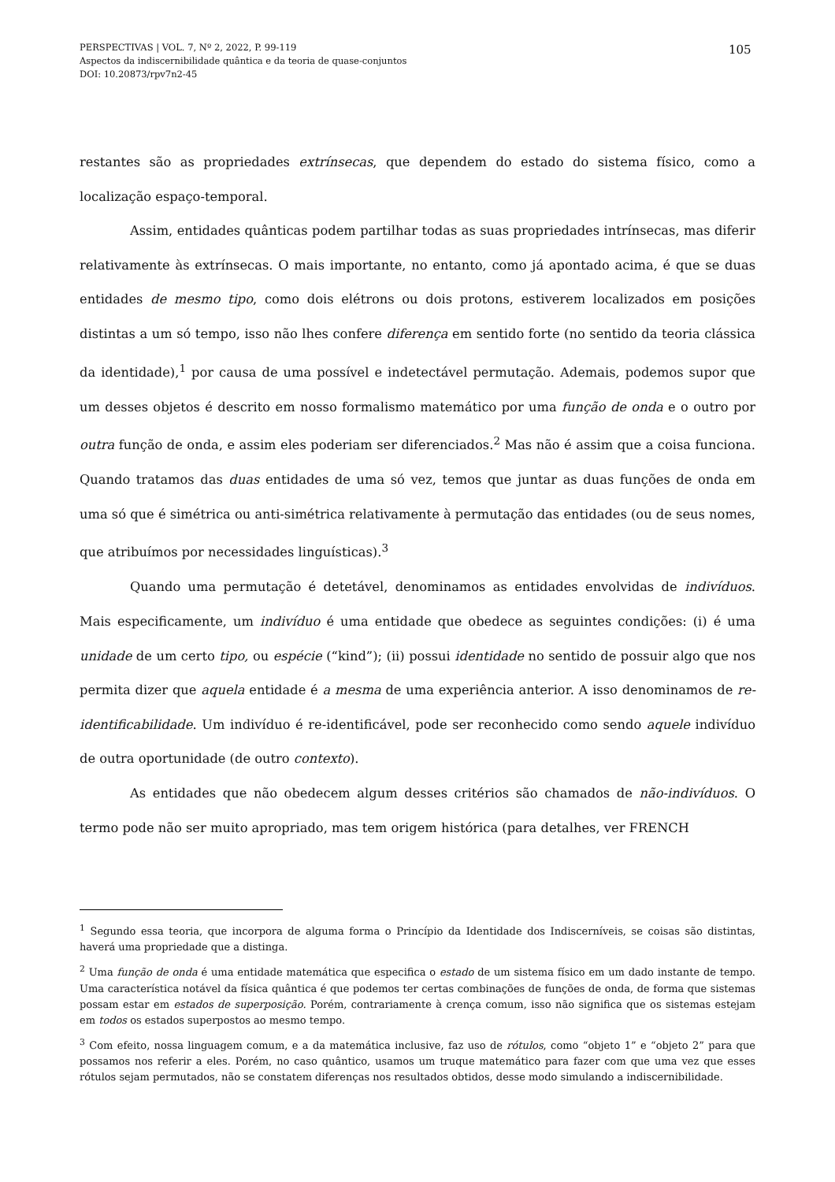PERSPECTIVAS | VOL. 7, Nº 2, 2022, P. 99-119
Aspectos da indiscernibilidade quântica e da teoria de quase-conjuntos
DOI: 10.20873/rpv7n2-45
105
restantes são as propriedades extrínsecas, que dependem do estado do sistema físico, como a localização espaço-temporal.
Assim, entidades quânticas podem partilhar todas as suas propriedades intrínsecas, mas diferir relativamente às extrínsecas. O mais importante, no entanto, como já apontado acima, é que se duas entidades de mesmo tipo, como dois elétrons ou dois protons, estiverem localizados em posições distintas a um só tempo, isso não lhes confere diferença em sentido forte (no sentido da teoria clássica da identidade),<sup>1</sup> por causa de uma possível e indetectável permutação. Ademais, podemos supor que um desses objetos é descrito em nosso formalismo matemático por uma função de onda e o outro por outra função de onda, e assim eles poderiam ser diferenciados.<sup>2</sup> Mas não é assim que a coisa funciona. Quando tratamos das duas entidades de uma só vez, temos que juntar as duas funções de onda em uma só que é simétrica ou anti-simétrica relativamente à permutação das entidades (ou de seus nomes, que atribuímos por necessidades linguísticas).<sup>3</sup>
Quando uma permutação é detetável, denominamos as entidades envolvidas de indivíduos. Mais especificamente, um indivíduo é uma entidade que obedece as seguintes condições: (i) é uma unidade de um certo tipo, ou espécie (“kind”); (ii) possui identidade no sentido de possuir algo que nos permita dizer que aquela entidade é a mesma de uma experiência anterior. A isso denominamos de re-identificabilidade. Um indivíduo é re-identificável, pode ser reconhecido como sendo aquele indivíduo de outra oportunidade (de outro contexto).
As entidades que não obedecem algum desses critérios são chamados de não-indivíduos. O termo pode não ser muito apropriado, mas tem origem histórica (para detalhes, ver FRENCH
<sup>1</sup> Segundo essa teoria, que incorpora de alguma forma o Princípio da Identidade dos Indiscerníveis, se coisas são distintas, haverá uma propriedade que a distinga.
<sup>2</sup> Uma função de onda é uma entidade matemática que especifica o estado de um sistema físico em um dado instante de tempo. Uma característica notável da física quântica é que podemos ter certas combinações de funções de onda, de forma que sistemas possam estar em estados de superposição. Porém, contrariamente à crença comum, isso não significa que os sistemas estejam em todos os estados superpostos ao mesmo tempo.
<sup>3</sup> Com efeito, nossa linguagem comum, e a da matemática inclusive, faz uso de rótulos, como “objeto 1” e “objeto 2” para que possamos nos referir a eles. Porém, no caso quântico, usamos um truque matemático para fazer com que uma vez que esses rótulos sejam permutados, não se constatem diferenças nos resultados obtidos, desse modo simulando a indiscernibilidade.